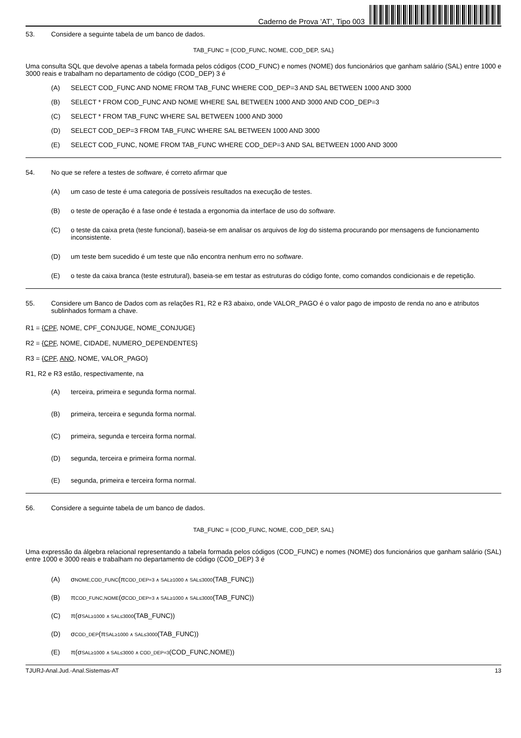Caderno de Prova ’AT’, Tipo 003
53. Considere a seguinte tabela de um banco de dados.
TAB_FUNC = {COD_FUNC, NOME, COD_DEP, SAL}
Uma consulta SQL que devolve apenas a tabela formada pelos códigos (COD_FUNC) e nomes (NOME) dos funcionários que ganham salário (SAL) entre 1000 e 3000 reais e trabalham no departamento de código (COD_DEP) 3 é
(A) SELECT COD_FUNC AND NOME FROM TAB_FUNC WHERE COD_DEP=3 AND SAL BETWEEN 1000 AND 3000
(B) SELECT * FROM COD_FUNC AND NOME WHERE SAL BETWEEN 1000 AND 3000 AND COD_DEP=3
(C) SELECT * FROM TAB_FUNC WHERE SAL BETWEEN 1000 AND 3000
(D) SELECT COD_DEP=3 FROM TAB_FUNC WHERE SAL BETWEEN 1000 AND 3000
(E) SELECT COD_FUNC, NOME FROM TAB_FUNC WHERE COD_DEP=3 AND SAL BETWEEN 1000 AND 3000
54. No que se refere a testes de software, é correto afirmar que
(A) um caso de teste é uma categoria de possíveis resultados na execução de testes.
(B) o teste de operação é a fase onde é testada a ergonomia da interface de uso do software.
(C) o teste da caixa preta (teste funcional), baseia-se em analisar os arquivos de log do sistema procurando por mensagens de funcionamento inconsistente.
(D) um teste bem sucedido é um teste que não encontra nenhum erro no software.
(E) o teste da caixa branca (teste estrutural), baseia-se em testar as estruturas do código fonte, como comandos condicionais e de repetição.
55. Considere um Banco de Dados com as relações R1, R2 e R3 abaixo, onde VALOR_PAGO é o valor pago de imposto de renda no ano e atributos sublinhados formam a chave.
R1 = {CPF, NOME, CPF_CONJUGE, NOME_CONJUGE}
R2 = {CPF, NOME, CIDADE, NUMERO_DEPENDENTES}
R3 = {CPF, ANO, NOME, VALOR_PAGO}
R1, R2 e R3 estão, respectivamente, na
(A) terceira, primeira e segunda forma normal.
(B) primeira, terceira e segunda forma normal.
(C) primeira, segunda e terceira forma normal.
(D) segunda, terceira e primeira forma normal.
(E) segunda, primeira e terceira forma normal.
56. Considere a seguinte tabela de um banco de dados.
TAB_FUNC = {COD_FUNC, NOME, COD_DEP, SAL}
Uma expressão da álgebra relacional representando a tabela formada pelos códigos (COD_FUNC) e nomes (NOME) dos funcionários que ganham salário (SAL) entre 1000 e 3000 reais e trabalham no departamento de código (COD_DEP) 3 é
(A) σNOME,COD_FUNC(πCOD_DEP=3 ∧ SAL≥1000 ∧ SAL≤3000(TAB_FUNC))
(B) πCOD_FUNC,NOME(σCOD_DEP=3 ∧ SAL≥1000 ∧ SAL≤3000(TAB_FUNC))
(C) π(σSAL≥1000 ∧ SAL≤3000(TAB_FUNC))
(D) σCOD_DEP(πSAL≥1000 ∧ SAL≤3000(TAB_FUNC))
(E) π(σSAL≥1000 ∧ SAL≤3000 ∧ COD_DEP=3(COD_FUNC,NOME))
TJURJ-Anal.Jud.-Anal.Sistemas-AT 13